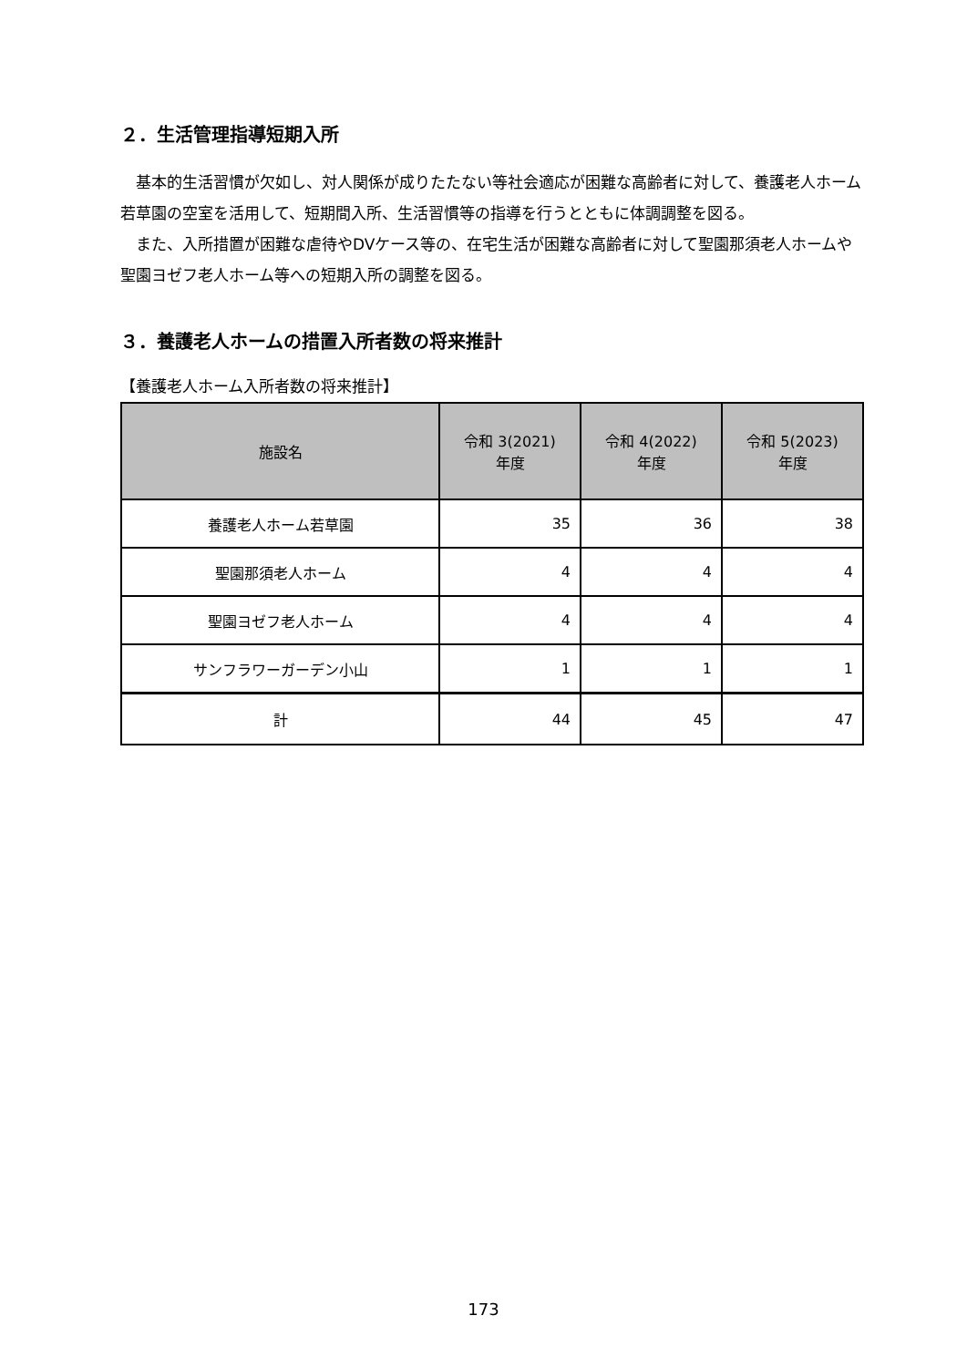２．生活管理指導短期入所
基本的生活習慣が欠如し、対人関係が成りたたない等社会適応が困難な高齢者に対して、養護老人ホーム若草園の空室を活用して、短期間入所、生活習慣等の指導を行うとともに体調調整を図る。
また、入所措置が困難な虐待やDVケース等の、在宅生活が困難な高齢者に対して聖園那須老人ホームや聖園ヨゼフ老人ホーム等への短期入所の調整を図る。
３．養護老人ホームの措置入所者数の将来推計
【養護老人ホーム入所者数の将来推計】
| 施設名 | 令和 3(2021) 年度 | 令和 4(2022) 年度 | 令和 5(2023) 年度 |
| --- | --- | --- | --- |
| 養護老人ホーム若草園 | 35 | 36 | 38 |
| 聖園那須老人ホーム | 4 | 4 | 4 |
| 聖園ヨゼフ老人ホーム | 4 | 4 | 4 |
| サンフラワーガーデン小山 | 1 | 1 | 1 |
| 計 | 44 | 45 | 47 |
173